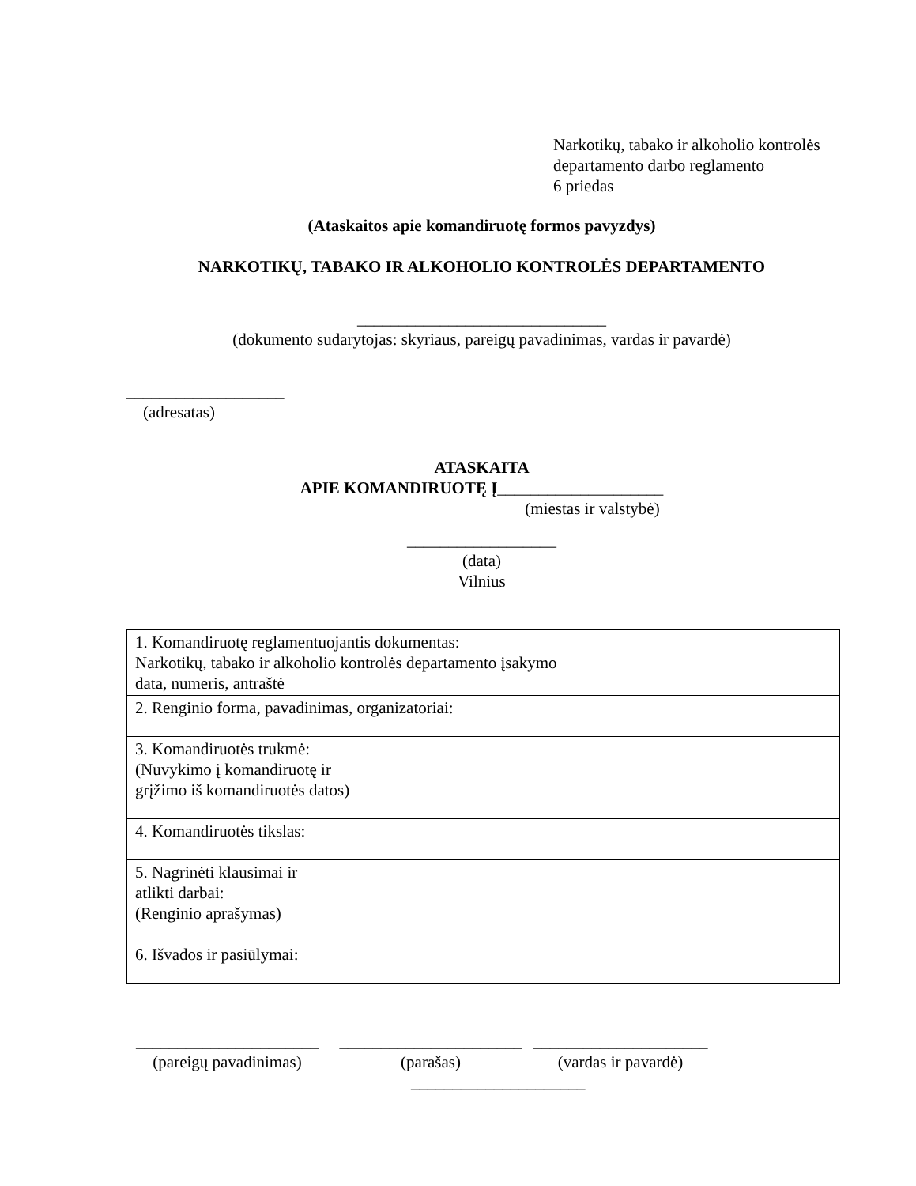Narkotikų, tabako ir alkoholio kontrolės
departamento darbo reglamento
6 priedas
(Ataskaitos apie komandiruotę formos pavyzdys)
NARKOTIKŲ, TABAKO IR ALKOHOLIO KONTROLĖS DEPARTAMENTO
______________________________
(dokumento sudarytojas: skyriaus, pareigų pavadinimas, vardas ir pavardė)
___________________
(adresatas)
ATASKAITA
APIE KOMANDIRUOTĘ Į____________________
(miestas ir valstybė)
__________________
(data)
Vilnius
| 1. Komandiruotę reglamentuojantis dokumentas: Narkotikų, tabako ir alkoholio kontrolės departamento įsakymo data, numeris, antraštė | |
| 2. Renginio forma, pavadinimas, organizatoriai: | |
| 3. Komandiruotės trukmė: (Nuvykimo į komandiruotę ir grįžimo iš komandiruotės datos) | |
| 4. Komandiruotės tikslas: | |
| 5. Nagrinėti klausimai ir atlikti darbai: (Renginio aprašymas) | |
| 6. Išvados ir pasiūlymai: | |
______________________
(pareigų pavadinimas)
______________________
(parašas)
_____________________
(vardas ir pavardė)
_____________________